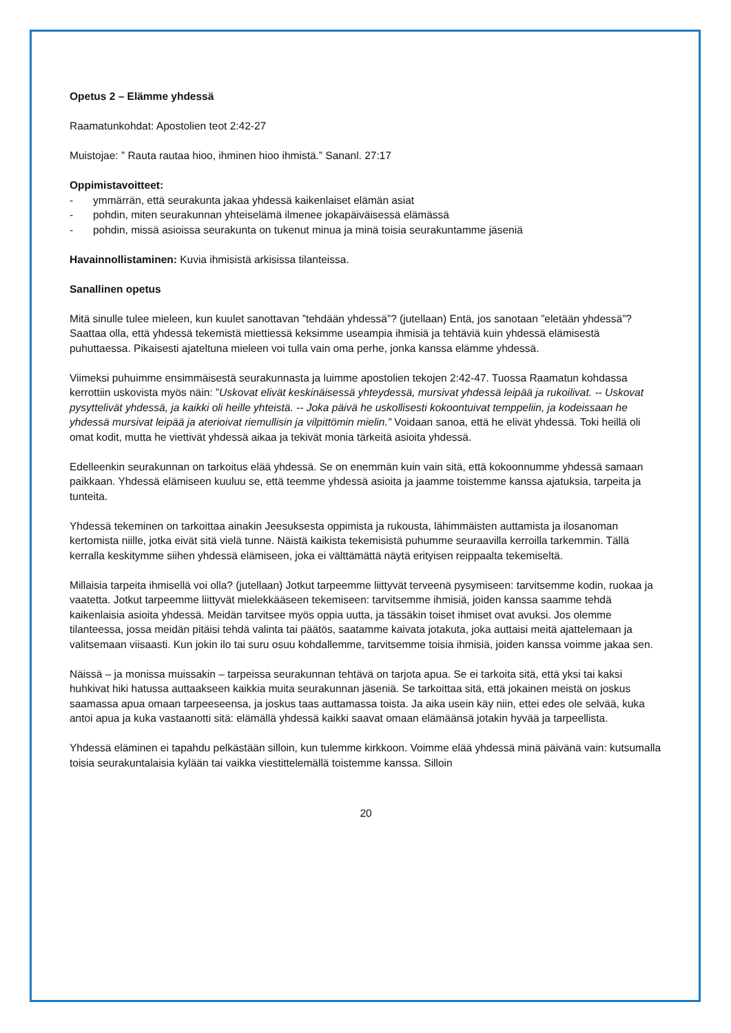Opetus 2 – Elämme yhdessä
Raamatunkohdat: Apostolien teot 2:42-27
Muistojae: ” Rauta rautaa hioo, ihminen hioo ihmistä.” Sananl. 27:17
Oppimistavoitteet:
- ymmärrän, että seurakunta jakaa yhdessä kaikenlaiset elämän asiat
- pohdin, miten seurakunnan yhteiselämä ilmenee jokapäiväisessä elämässä
- pohdin, missä asioissa seurakunta on tukenut minua ja minä toisia seurakuntamme jäseniä
Havainnollistaminen: Kuvia ihmisistä arkisissa tilanteissa.
Sanallinen opetus
Mitä sinulle tulee mieleen, kun kuulet sanottavan ”tehdään yhdessä”? (jutellaan) Entä, jos sanotaan ”eletään yhdessä”? Saattaa olla, että yhdessä tekemistä miettiessä keksimme useampia ihmisiä ja tehtäviä kuin yhdessä elämisestä puhuttaessa. Pikaisesti ajateltuna mieleen voi tulla vain oma perhe, jonka kanssa elämme yhdessä.
Viimeksi puhuimme ensimmäisestä seurakunnasta ja luimme apostolien tekojen 2:42-47. Tuossa Raamatun kohdassa kerrottiin uskovista myös näin: ”Uskovat elivät keskinäisessä yhteydessä, mursivat yhdessä leipää ja rukoilivat. -- Uskovat pysyttelivät yhdessä, ja kaikki oli heille yhteistä. -- Joka päivä he uskollisesti kokoontuivat temppeliin, ja kodeissaan he yhdessä mursivat leipää ja aterioivat riemullisin ja vilpittömin mielin.” Voidaan sanoa, että he elivät yhdessä. Toki heillä oli omat kodit, mutta he viettivät yhdessä aikaa ja tekivät monia tärkeitä asioita yhdessä.
Edelleenkin seurakunnan on tarkoitus elää yhdessä. Se on enemmän kuin vain sitä, että kokoonnumme yhdessä samaan paikkaan. Yhdessä elämiseen kuuluu se, että teemme yhdessä asioita ja jaamme toistemme kanssa ajatuksia, tarpeita ja tunteita.
Yhdessä tekeminen on tarkoittaa ainakin Jeesuksesta oppimista ja rukousta, lähimmäisten auttamista ja ilosanoman kertomista niille, jotka eivät sitä vielä tunne. Näistä kaikista tekemisistä puhumme seuraavilla kerroilla tarkemmin. Tällä kerralla keskitymme siihen yhdessä elämiseen, joka ei välttämättä näytä erityisen reippaalta tekemiseltä.
Millaisia tarpeita ihmisellä voi olla? (jutellaan) Jotkut tarpeemme liittyvät terveenä pysymiseen: tarvitsemme kodin, ruokaa ja vaatetta. Jotkut tarpeemme liittyvät mielekkääseen tekemiseen: tarvitsemme ihmisiä, joiden kanssa saamme tehdä kaikenlaisia asioita yhdessä. Meidän tarvitsee myös oppia uutta, ja tässäkin toiset ihmiset ovat avuksi. Jos olemme tilanteessa, jossa meidän pitäisi tehdä valinta tai päätös, saatamme kaivata jotakuta, joka auttaisi meitä ajattelemaan ja valitsemaan viisaasti. Kun jokin ilo tai suru osuu kohdallemme, tarvitsemme toisia ihmisiä, joiden kanssa voimme jakaa sen.
Näissä – ja monissa muissakin – tarpeissa seurakunnan tehtävä on tarjota apua. Se ei tarkoita sitä, että yksi tai kaksi huhkivat hiki hatussa auttaakseen kaikkia muita seurakunnan jäseniä. Se tarkoittaa sitä, että jokainen meistä on joskus saamassa apua omaan tarpeeseensa, ja joskus taas auttamassa toista. Ja aika usein käy niin, ettei edes ole selvää, kuka antoi apua ja kuka vastaanotti sitä: elämällä yhdessä kaikki saavat omaan elämäänsä jotakin hyvää ja tarpeellista.
Yhdessä eläminen ei tapahdu pelkästään silloin, kun tulemme kirkkoon. Voimme elää yhdessä minä päivänä vain: kutsumalla toisia seurakuntalaisia kylään tai vaikka viestittelemällä toistemme kanssa. Silloin
20